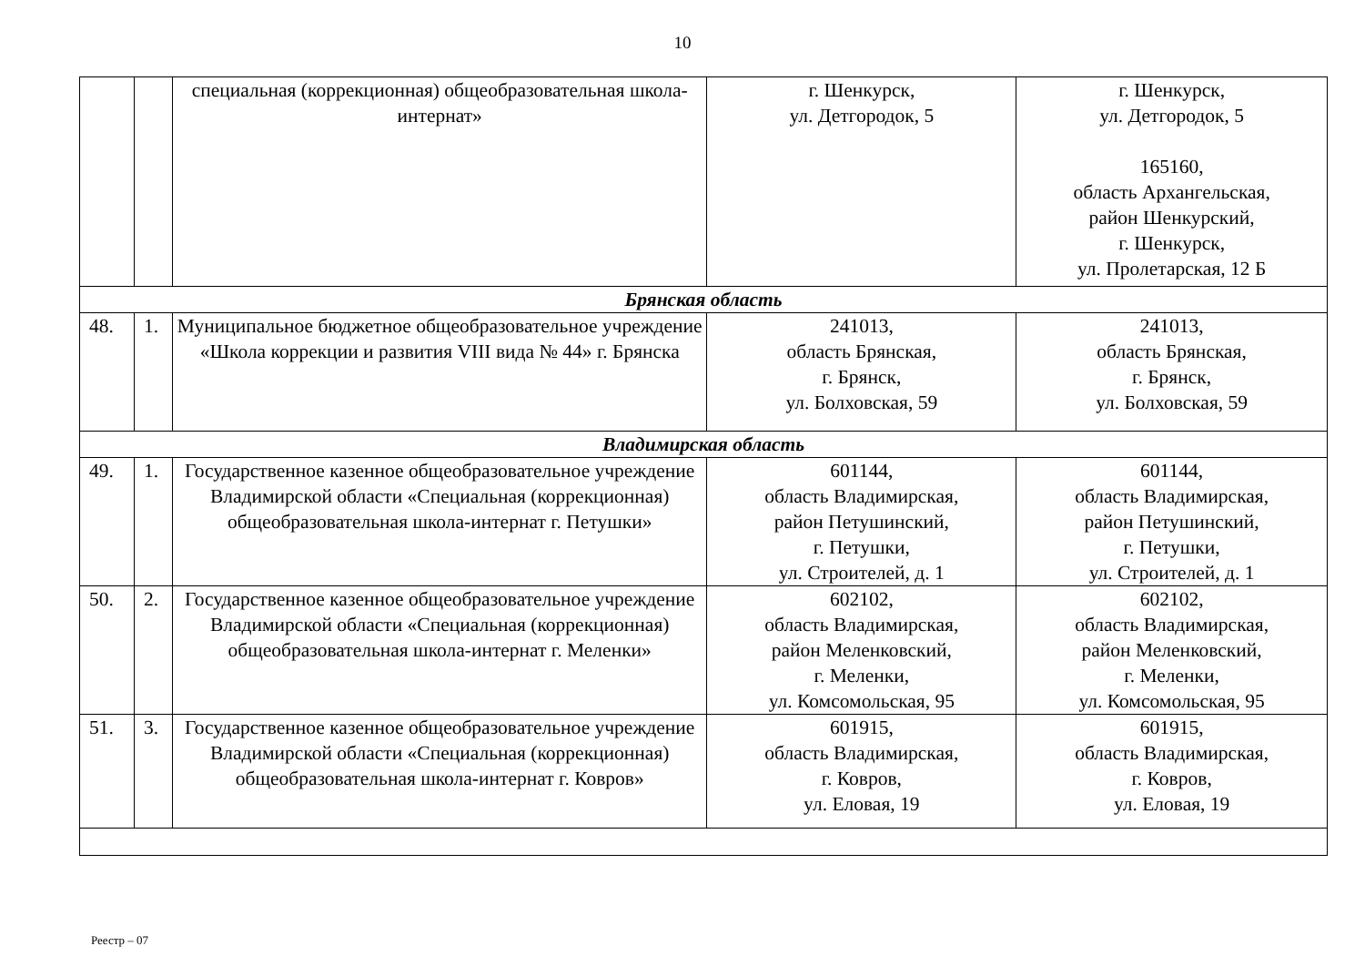10
| | | специальная (коррекционная) общеобразовательная школа-интернат» | г. Шенкурск, ул. Детгородок, 5 | г. Шенкурск, ул. Детгородок, 5 165160, область Архангельская, район Шенкурский, г. Шенкурск, ул. Пролетарская, 12 Б |
| Брянская область | | | | |
| 48. | 1. | Муниципальное бюджетное общеобразовательное учреждение «Школа коррекции и развития VIII вида № 44» г. Брянска | 241013, область Брянская, г. Брянск, ул. Болховская, 59 | 241013, область Брянская, г. Брянск, ул. Болховская, 59 |
| Владимирская область | | | | |
| 49. | 1. | Государственное казенное общеобразовательное учреждение Владимирской области «Специальная (коррекционная) общеобразовательная школа-интернат г. Петушки» | 601144, область Владимирская, район Петушинский, г. Петушки, ул. Строителей, д. 1 | 601144, область Владимирская, район Петушинский, г. Петушки, ул. Строителей, д. 1 |
| 50. | 2. | Государственное казенное общеобразовательное учреждение Владимирской области «Специальная (коррекционная) общеобразовательная школа-интернат г. Меленки» | 602102, область Владимирская, район Меленковский, г. Меленки, ул. Комсомольская, 95 | 602102, область Владимирская, район Меленковский, г. Меленки, ул. Комсомольская, 95 |
| 51. | 3. | Государственное казенное общеобразовательное учреждение Владимирской области «Специальная (коррекционная) общеобразовательная школа-интернат г. Ковров» | 601915, область Владимирская, г. Ковров, ул. Еловая, 19 | 601915, область Владимирская, г. Ковров, ул. Еловая, 19 |
Реестр – 07